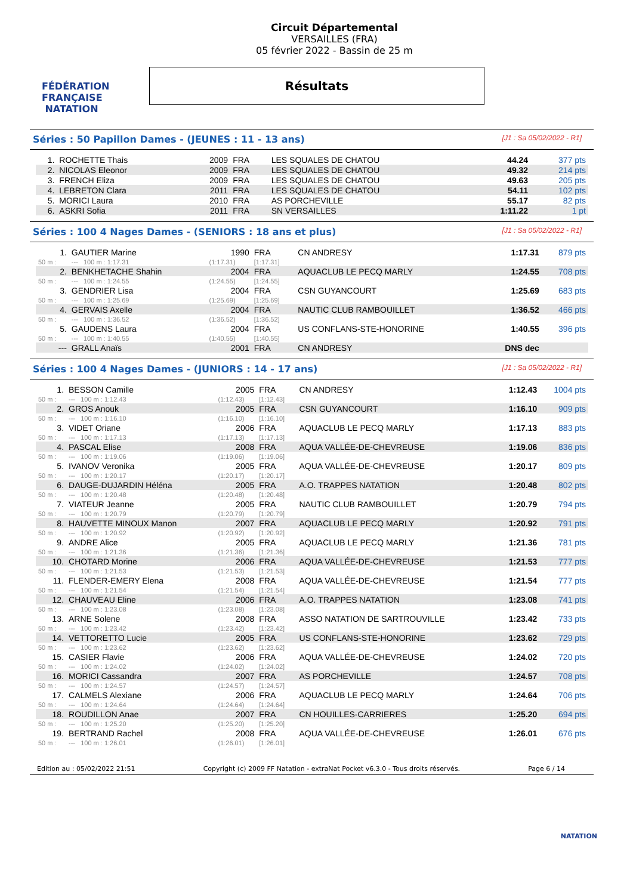FÉDÉRATION FRANÇAISE
NATATION
Circuit Départemental
VERSAILLES (FRA)
05 février 2022 - Bassin de 25 m
Résultats
Séries : 50 Papillon Dames - (JEUNES : 11 - 13 ans) [J1 : Sa 05/02/2022 - R1]
| 1. | ROCHETTE Thais | 2009 | FRA | LES SQUALES DE CHATOU | 44.24 | 377 pts |
| 2. | NICOLAS Eleonor | 2009 | FRA | LES SQUALES DE CHATOU | 49.32 | 214 pts |
| 3. | FRENCH Eliza | 2009 | FRA | LES SQUALES DE CHATOU | 49.63 | 205 pts |
| 4. | LEBRETON Clara | 2011 | FRA | LES SQUALES DE CHATOU | 54.11 | 102 pts |
| 5. | MORICI Laura | 2010 | FRA | AS PORCHEVILLE | 55.17 | 82 pts |
| 6. | ASKRI Sofia | 2011 | FRA | SN VERSAILLES | 1:11.22 | 1 pt |
Séries : 100 4 Nages Dames - (SENIORS : 18 ans et plus) [J1 : Sa 05/02/2022 - R1]
| 1. | GAUTIER Marine | 1990 | FRA | CN ANDRESY | 1:17.31 | 879 pts |
| 50 m : | --- 100 m : 1:17.31 | (1:17.31) | [1:17.31] | | | |
| 2. | BENKHETACHE Shahin | 2004 | FRA | AQUACLUB LE PECQ MARLY | 1:24.55 | 708 pts |
| 50 m : | --- 100 m : 1:24.55 | (1:24.55) | [1:24.55] | | | |
| 3. | GENDRIER Lisa | 2004 | FRA | CSN GUYANCOURT | 1:25.69 | 683 pts |
| 50 m : | --- 100 m : 1:25.69 | (1:25.69) | [1:25.69] | | | |
| 4. | GERVAIS Axelle | 2004 | FRA | NAUTIC CLUB RAMBOUILLET | 1:36.52 | 466 pts |
| 50 m : | --- 100 m : 1:36.52 | (1:36.52) | [1:36.52] | | | |
| 5. | GAUDENS Laura | 2004 | FRA | US CONFLANS-STE-HONORINE | 1:40.55 | 396 pts |
| 50 m : | --- 100 m : 1:40.55 | (1:40.55) | [1:40.55] | | | |
| --- | GRALL Anaïs | 2001 | FRA | CN ANDRESY | DNS dec | |
Séries : 100 4 Nages Dames - (JUNIORS : 14 - 17 ans) [J1 : Sa 05/02/2022 - R1]
| 1. | BESSON Camille | 2005 | FRA | CN ANDRESY | 1:12.43 | 1004 pts |
| 50 m : | --- 100 m : 1:12.43 | (1:12.43) | [1:12.43] | | | |
| 2. | GROS Anouk | 2005 | FRA | CSN GUYANCOURT | 1:16.10 | 909 pts |
| 50 m : | --- 100 m : 1:16.10 | (1:16.10) | [1:16.10] | | | |
| 3. | VIDET Oriane | 2006 | FRA | AQUACLUB LE PECQ MARLY | 1:17.13 | 883 pts |
| 50 m : | --- 100 m : 1:17.13 | (1:17.13) | [1:17.13] | | | |
| 4. | PASCAL Elise | 2008 | FRA | AQUA VALLÉE-DE-CHEVREUSE | 1:19.06 | 836 pts |
| 50 m : | --- 100 m : 1:19.06 | (1:19.06) | [1:19.06] | | | |
| 5. | IVANOV Veronika | 2005 | FRA | AQUA VALLÉE-DE-CHEVREUSE | 1:20.17 | 809 pts |
| 50 m : | --- 100 m : 1:20.17 | (1:20.17) | [1:20.17] | | | |
| 6. | DAUGE-DUJARDIN Héléna | 2005 | FRA | A.O. TRAPPES NATATION | 1:20.48 | 802 pts |
| 50 m : | --- 100 m : 1:20.48 | (1:20.48) | [1:20.48] | | | |
| 7. | VIATEUR Jeanne | 2005 | FRA | NAUTIC CLUB RAMBOUILLET | 1:20.79 | 794 pts |
| 50 m : | --- 100 m : 1:20.79 | (1:20.79) | [1:20.79] | | | |
| 8. | HAUVETTE MINOUX Manon | 2007 | FRA | AQUACLUB LE PECQ MARLY | 1:20.92 | 791 pts |
| 50 m : | --- 100 m : 1:20.92 | (1:20.92) | [1:20.92] | | | |
| 9. | ANDRE Alice | 2005 | FRA | AQUACLUB LE PECQ MARLY | 1:21.36 | 781 pts |
| 50 m : | --- 100 m : 1:21.36 | (1:21.36) | [1:21.36] | | | |
| 10. | CHOTARD Morine | 2006 | FRA | AQUA VALLÉE-DE-CHEVREUSE | 1:21.53 | 777 pts |
| 50 m : | --- 100 m : 1:21.53 | (1:21.53) | [1:21.53] | | | |
| 11. | FLENDER-EMERY Elena | 2008 | FRA | AQUA VALLÉE-DE-CHEVREUSE | 1:21.54 | 777 pts |
| 50 m : | --- 100 m : 1:21.54 | (1:21.54) | [1:21.54] | | | |
| 12. | CHAUVEAU Eline | 2006 | FRA | A.O. TRAPPES NATATION | 1:23.08 | 741 pts |
| 50 m : | --- 100 m : 1:23.08 | (1:23.08) | [1:23.08] | | | |
| 13. | ARNE Solene | 2008 | FRA | ASSO NATATION DE SARTROUVILLE | 1:23.42 | 733 pts |
| 50 m : | --- 100 m : 1:23.42 | (1:23.42) | [1:23.42] | | | |
| 14. | VETTORETTO Lucie | 2005 | FRA | US CONFLANS-STE-HONORINE | 1:23.62 | 729 pts |
| 50 m : | --- 100 m : 1:23.62 | (1:23.62) | [1:23.62] | | | |
| 15. | CASIER Flavie | 2006 | FRA | AQUA VALLÉE-DE-CHEVREUSE | 1:24.02 | 720 pts |
| 50 m : | --- 100 m : 1:24.02 | (1:24.02) | [1:24.02] | | | |
| 16. | MORICI Cassandra | 2007 | FRA | AS PORCHEVILLE | 1:24.57 | 708 pts |
| 50 m : | --- 100 m : 1:24.57 | (1:24.57) | [1:24.57] | | | |
| 17. | CALMELS Alexiane | 2006 | FRA | AQUACLUB LE PECQ MARLY | 1:24.64 | 706 pts |
| 50 m : | --- 100 m : 1:24.64 | (1:24.64) | [1:24.64] | | | |
| 18. | ROUDILLON Anae | 2007 | FRA | CN HOUILLES-CARRIERES | 1:25.20 | 694 pts |
| 50 m : | --- 100 m : 1:25.20 | (1:25.20) | [1:25.20] | | | |
| 19. | BERTRAND Rachel | 2008 | FRA | AQUA VALLÉE-DE-CHEVREUSE | 1:26.01 | 676 pts |
| 50 m : | --- 100 m : 1:26.01 | (1:26.01) | [1:26.01] | | | |
Edition au : 05/02/2022 21:51 Copyright (c) 2009 FF Natation - extraNat Pocket v6.3.0 - Tous droits réservés. Page 6 / 14
NATATION